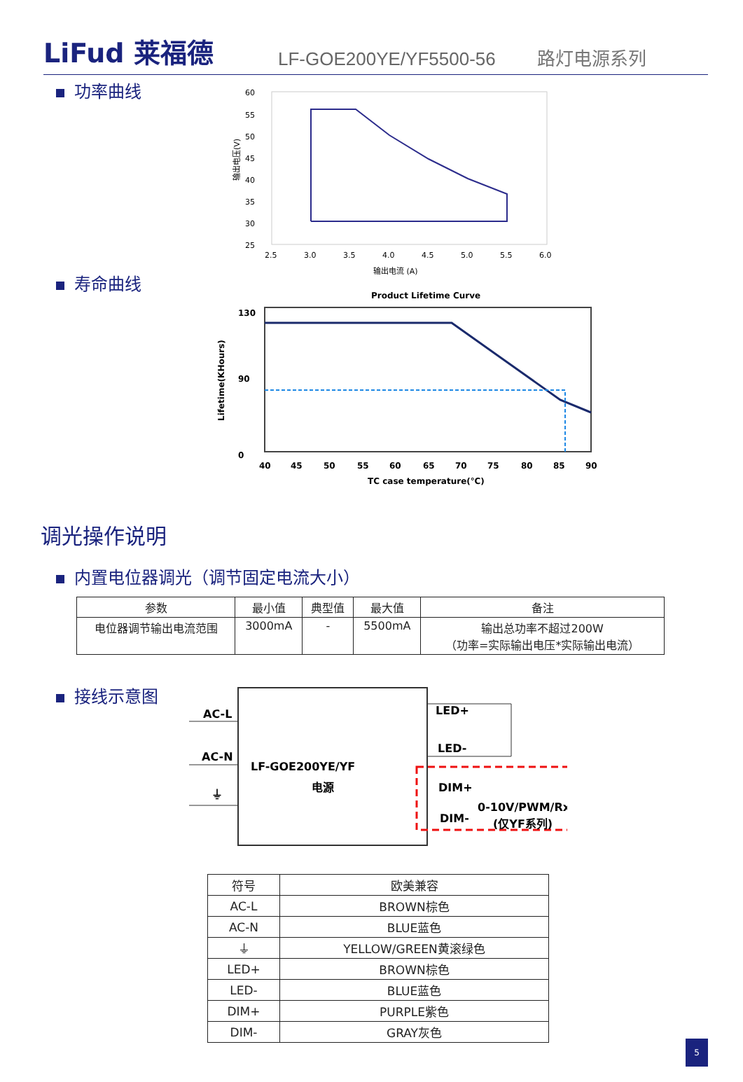LiFud 莱福德
LF-GOE200YE/YF5500-56
路灯电源系列
功率曲线
60
55
50
45
40
35
30
25
2.5
3.0
3.5
4.0
4.5
5.0
5.5
6.0
输出电流 (A)
输出电压(V)
寿命曲线
Product Lifetime Curve
130
90
0
40
45
50
55
60
65
70
75
80
85
90
TC case temperature(℃)
Lifetime(KHours)
调光操作说明
内置电位器调光（调节固定电流大小）
| 参数 | 最小值 | 典型值 | 最大值 | 备注 |
| --- | --- | --- | --- | --- |
| 电位器调节输出电流范围 | 3000mA | - | 5500mA | 输出总功率不超过200W （功率=实际输出电压*实际输出电流） |
接线示意图
AC-L
AC-N
⏚
LF-GOE200YE/YF
电源
LED+
LED-
DIM+
DIM-
0-10V/PWM/Rx
(仅YF系列)
| 符号 | 欧美兼容 |
| --- | --- |
| AC-L | BROWN棕色 |
| AC-N | BLUE蓝色 |
| ⏚ | YELLOW/GREEN黄滚绿色 |
| LED+ | BROWN棕色 |
| LED- | BLUE蓝色 |
| DIM+ | PURPLE紫色 |
| DIM- | GRAY灰色 |
5